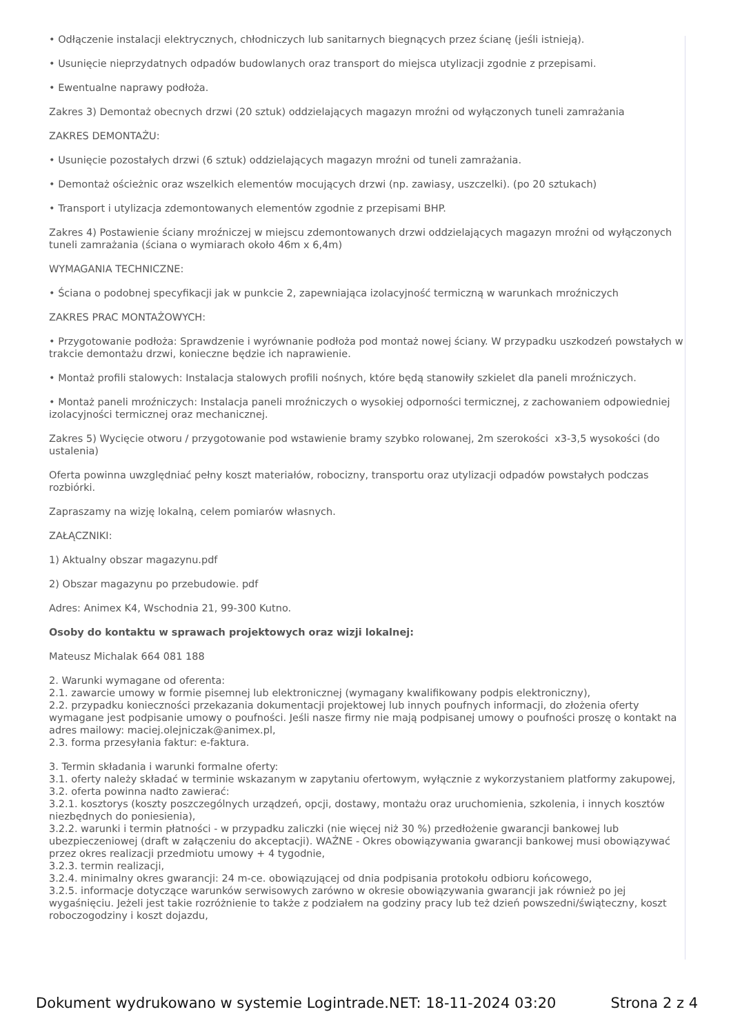• Odłączenie instalacji elektrycznych, chłodniczych lub sanitarnych biegnących przez ścianę (jeśli istnieją).
• Usunięcie nieprzydatnych odpadów budowlanych oraz transport do miejsca utylizacji zgodnie z przepisami.
• Ewentualne naprawy podłoża.
Zakres 3) Demontaż obecnych drzwi (20 sztuk) oddzielających magazyn mroźni od wyłączonych tuneli zamrażania
ZAKRES DEMONTAŻU:
• Usunięcie pozostałych drzwi (6 sztuk) oddzielających magazyn mroźni od tuneli zamrażania.
• Demontaż ościeżnic oraz wszelkich elementów mocujących drzwi (np. zawiasy, uszczelki). (po 20 sztukach)
• Transport i utylizacja zdemontowanych elementów zgodnie z przepisami BHP.
Zakres 4) Postawienie ściany mroźniczej w miejscu zdemontowanych drzwi oddzielających magazyn mroźni od wyłączonych tuneli zamrażania (ściana o wymiarach około 46m x 6,4m)
WYMAGANIA TECHNICZNE:
• Ściana o podobnej specyfikacji jak w punkcie 2, zapewniająca izolacyjność termiczną w warunkach mroźniczych
ZAKRES PRAC MONTAŻOWYCH:
• Przygotowanie podłoża: Sprawdzenie i wyrównanie podłoża pod montaż nowej ściany. W przypadku uszkodzeń powstałych w trakcie demontażu drzwi, konieczne będzie ich naprawienie.
• Montaż profili stalowych: Instalacja stalowych profili nośnych, które będą stanowiły szkielet dla paneli mroźniczych.
• Montaż paneli mroźniczych: Instalacja paneli mroźniczych o wysokiej odporności termicznej, z zachowaniem odpowiedniej izolacyjności termicznej oraz mechanicznej.
Zakres 5) Wycięcie otworu / przygotowanie pod wstawienie bramy szybko rolowanej, 2m szerokości x3-3,5 wysokości (do ustalenia)
Oferta powinna uwzględniać pełny koszt materiałów, robocizny, transportu oraz utylizacji odpadów powstałych podczas rozbiórki.
Zapraszamy na wizję lokalną, celem pomiarów własnych.
ZAŁĄCZNIKI:
1) Aktualny obszar magazynu.pdf
2) Obszar magazynu po przebudowie. pdf
Adres: Animex K4, Wschodnia 21, 99-300 Kutno.
Osoby do kontaktu w sprawach projektowych oraz wizji lokalnej:
Mateusz Michalak 664 081 188
2. Warunki wymagane od oferenta:
2.1. zawarcie umowy w formie pisemnej lub elektronicznej (wymagany kwalifikowany podpis elektroniczny),
2.2. przypadku konieczności przekazania dokumentacji projektowej lub innych poufnych informacji, do złożenia oferty wymagane jest podpisanie umowy o poufności. Jeśli nasze firmy nie mają podpisanej umowy o poufności proszę o kontakt na adres mailowy: maciej.olejniczak@animex.pl,
2.3. forma przesyłania faktur: e-faktura.
3. Termin składania i warunki formalne oferty:
3.1. oferty należy składać w terminie wskazanym w zapytaniu ofertowym, wyłącznie z wykorzystaniem platformy zakupowej,
3.2. oferta powinna nadto zawierać:
3.2.1. kosztorys (koszty poszczególnych urządzeń, opcji, dostawy, montażu oraz uruchomienia, szkolenia, i innych kosztów niezbędnych do poniesienia),
3.2.2. warunki i termin płatności - w przypadku zaliczki (nie więcej niż 30 %) przedłożenie gwarancji bankowej lub ubezpieczeniowej (draft w załączeniu do akceptacji). WAŻNE - Okres obowiązywania gwarancji bankowej musi obowiązywać przez okres realizacji przedmiotu umowy + 4 tygodnie,
3.2.3. termin realizacji,
3.2.4. minimalny okres gwarancji: 24 m-ce. obowiązującej od dnia podpisania protokołu odbioru końcowego,
3.2.5. informacje dotyczące warunków serwisowych zarówno w okresie obowiązywania gwarancji jak również po jej wygaśnięciu. Jeżeli jest takie rozróżnienie to także z podziałem na godziny pracy lub też dzień powszedni/świąteczny, koszt roboczogodziny i koszt dojazdu,
Dokument wydrukowano w systemie Logintrade.NET: 18-11-2024 03:20 Strona 2 z 4